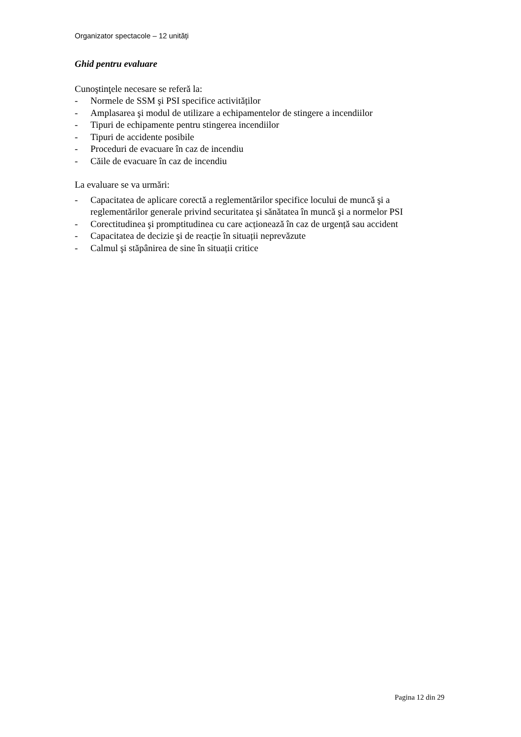Organizator spectacole – 12 unități
Ghid pentru evaluare
Cunoştinţele necesare se referă la:
- Normele de SSM şi PSI specifice activităților
- Amplasarea şi modul de utilizare a echipamentelor de stingere a incendiilor
- Tipuri de echipamente pentru stingerea incendiilor
- Tipuri de accidente posibile
- Proceduri de evacuare în caz de incendiu
- Căile de evacuare în caz de incendiu
La evaluare se va urmări:
- Capacitatea de aplicare corectă a reglementărilor specifice locului de muncă şi a reglementărilor generale privind securitatea şi sănătatea în muncă şi a normelor PSI
- Corectitudinea şi promptitudinea cu care acționează în caz de urgență sau accident
- Capacitatea de decizie şi de reacție în situații neprevăzute
- Calmul şi stăpânirea de sine în situații critice
Pagina 12 din 29